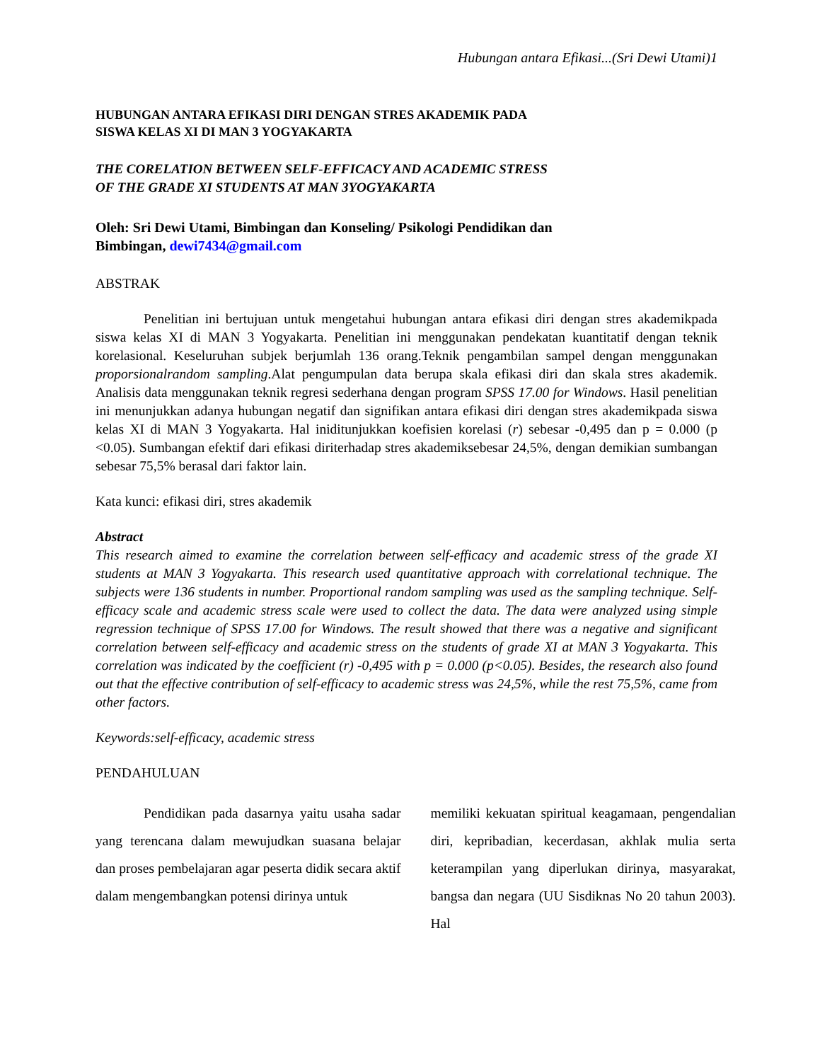Hubungan antara Efikasi...(Sri Dewi Utami)1
HUBUNGAN ANTARA EFIKASI DIRI DENGAN STRES AKADEMIK PADA
SISWA KELAS XI DI MAN 3 YOGYAKARTA
THE CORELATION BETWEEN SELF-EFFICACY AND ACADEMIC STRESS
OF THE GRADE XI STUDENTS AT MAN 3YOGYAKARTA
Oleh: Sri Dewi Utami, Bimbingan dan Konseling/ Psikologi Pendidikan dan
Bimbingan, dewi7434@gmail.com
ABSTRAK
Penelitian ini bertujuan untuk mengetahui hubungan antara efikasi diri dengan stres akademikpada siswa kelas XI di MAN 3 Yogyakarta. Penelitian ini menggunakan pendekatan kuantitatif dengan teknik korelasional. Keseluruhan subjek berjumlah 136 orang.Teknik pengambilan sampel dengan menggunakan proporsionalrandom sampling.Alat pengumpulan data berupa skala efikasi diri dan skala stres akademik. Analisis data menggunakan teknik regresi sederhana dengan program SPSS 17.00 for Windows. Hasil penelitian ini menunjukkan adanya hubungan negatif dan signifikan antara efikasi diri dengan stres akademikpada siswa kelas XI di MAN 3 Yogyakarta. Hal iniditunjukkan koefisien korelasi (r) sebesar -0,495 dan p = 0.000 (p <0.05). Sumbangan efektif dari efikasi diriterhadap stres akademiksebesar 24,5%, dengan demikian sumbangan sebesar 75,5% berasal dari faktor lain.
Kata kunci: efikasi diri, stres akademik
Abstract
This research aimed to examine the correlation between self-efficacy and academic stress of the grade XI students at MAN 3 Yogyakarta. This research used quantitative approach with correlational technique. The subjects were 136 students in number. Proportional random sampling was used as the sampling technique. Self-efficacy scale and academic stress scale were used to collect the data. The data were analyzed using simple regression technique of SPSS 17.00 for Windows. The result showed that there was a negative and significant correlation between self-efficacy and academic stress on the students of grade XI at MAN 3 Yogyakarta. This correlation was indicated by the coefficient (r) -0,495 with p = 0.000 (p<0.05). Besides, the research also found out that the effective contribution of self-efficacy to academic stress was 24,5%, while the rest 75,5%, came from other factors.
Keywords:self-efficacy, academic stress
PENDAHULUAN
Pendidikan pada dasarnya yaitu usaha sadar yang terencana dalam mewujudkan suasana belajar dan proses pembelajaran agar peserta didik secara aktif dalam mengembangkan potensi dirinya untuk
memiliki kekuatan spiritual keagamaan, pengendalian diri, kepribadian, kecerdasan, akhlak mulia serta keterampilan yang diperlukan dirinya, masyarakat, bangsa dan negara (UU Sisdiknas No 20 tahun 2003). Hal